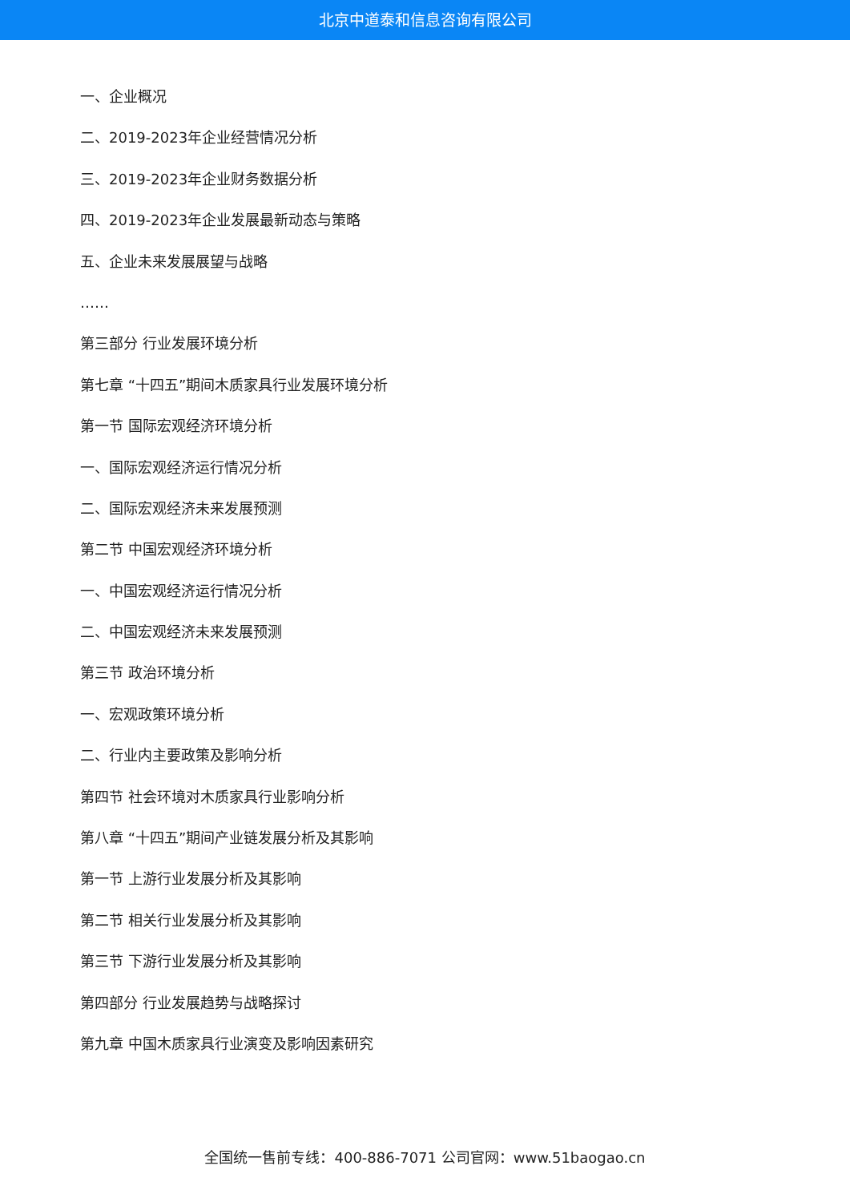北京中道泰和信息咨询有限公司
一、企业概况
二、2019-2023年企业经营情况分析
三、2019-2023年企业财务数据分析
四、2019-2023年企业发展最新动态与策略
五、企业未来发展展望与战略
……
第三部分 行业发展环境分析
第七章 “十四五”期间木质家具行业发展环境分析
第一节 国际宏观经济环境分析
一、国际宏观经济运行情况分析
二、国际宏观经济未来发展预测
第二节 中国宏观经济环境分析
一、中国宏观经济运行情况分析
二、中国宏观经济未来发展预测
第三节 政治环境分析
一、宏观政策环境分析
二、行业内主要政策及影响分析
第四节 社会环境对木质家具行业影响分析
第八章 “十四五”期间产业链发展分析及其影响
第一节 上游行业发展分析及其影响
第二节 相关行业发展分析及其影响
第三节 下游行业发展分析及其影响
第四部分 行业发展趋势与战略探讨
第九章 中国木质家具行业演变及影响因素研究
全国统一售前专线：400-886-7071 公司官网：www.51baogao.cn